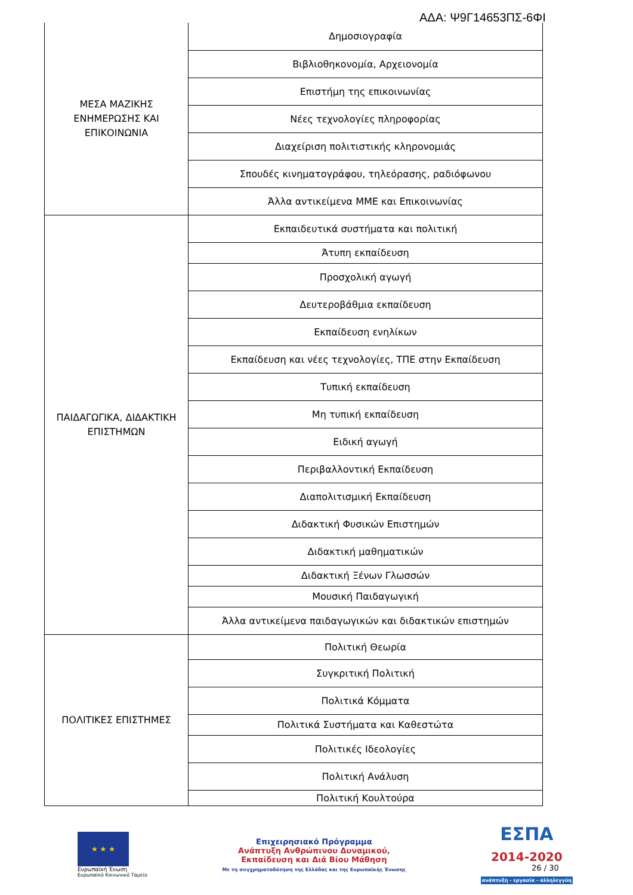ΑΔΑ: Ψ9Γ14653ΠΣ-6ΦΙ
| ΜΕΣΑ ΜΑΖΙΚΗΣ ΕΝΗΜΕΡΩΣΗΣ ΚΑΙ ΕΠΙΚΟΙΝΩΝΙΑ | Δημοσιογραφία |
| | Βιβλιοθηκονομία, Αρχειονομία |
| | Επιστήμη της επικοινωνίας |
| | Νέες τεχνολογίες πληροφορίας |
| | Διαχείριση πολιτιστικής κληρονομιάς |
| | Σπουδές κινηματογράφου, τηλεόρασης, ραδιόφωνου |
| | Άλλα αντικείμενα ΜΜΕ και Επικοινωνίας |
| ΠΑΙΔΑΓΩΓΙΚΑ, ΔΙΔΑΚΤΙΚΗ ΕΠΙΣΤΗΜΩΝ | Εκπαιδευτικά συστήματα και πολιτική |
| | Άτυπη εκπαίδευση |
| | Προσχολική αγωγή |
| | Δευτεροβάθμια εκπαίδευση |
| | Εκπαίδευση ενηλίκων |
| | Εκπαίδευση και νέες τεχνολογίες, ΤΠΕ στην Εκπαίδευση |
| | Τυπική εκπαίδευση |
| | Μη τυπική εκπαίδευση |
| | Ειδική αγωγή |
| | Περιβαλλοντική Εκπαίδευση |
| | Διαπολιτισμική Εκπαίδευση |
| | Διδακτική Φυσικών Επιστημών |
| | Διδακτική μαθηματικών |
| | Διδακτική Ξένων Γλωσσών |
| | Μουσική Παιδαγωγική |
| | Άλλα αντικείμενα παιδαγωγικών και διδακτικών επιστημών |
| ΠΟΛΙΤΙΚΕΣ ΕΠΙΣΤΗΜΕΣ | Πολιτική Θεωρία |
| | Συγκριτική Πολιτική |
| | Πολιτικά Κόμματα |
| | Πολιτικά Συστήματα και Καθεστώτα |
| | Πολιτικές Ιδεολογίες |
| | Πολιτική Ανάλυση |
| | Πολιτική Κουλτούρα |
★ ★ ★
Ευρωπαϊκή Ένωση
Ευρωπαϊκό Κοινωνικό Ταμείο
Επιχειρησιακό Πρόγραμμα
Ανάπτυξη Ανθρώπινου Δυναμικού,
Εκπαίδευση και Διά Βίου Μάθηση
Με τη συγχρηματοδότηση της Ελλάδας και της Ευρωπαϊκής Ένωσης
ΕΣΠΑ
2014-2020
ανάπτυξη - εργασία - αλληλεγγύη
26 / 30